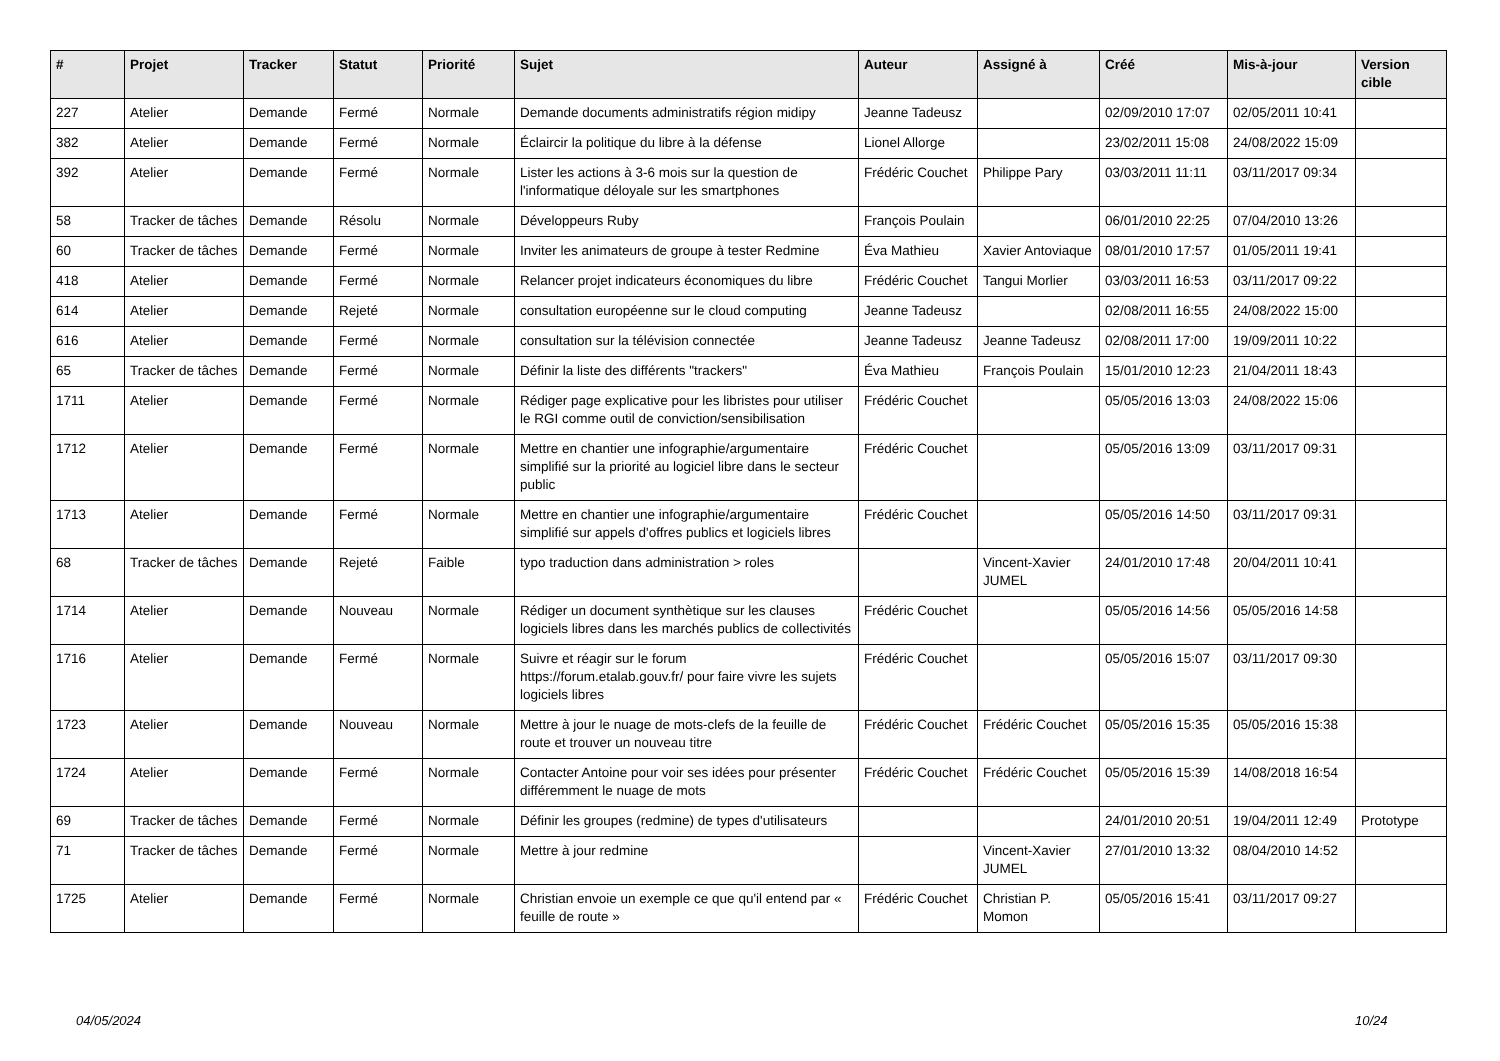| # | Projet | Tracker | Statut | Priorité | Sujet | Auteur | Assigné à | Créé | Mis-à-jour | Version cible |
| --- | --- | --- | --- | --- | --- | --- | --- | --- | --- | --- |
| 227 | Atelier | Demande | Fermé | Normale | Demande documents administratifs région midipy | Jeanne Tadeusz | | 02/09/2010 17:07 | 02/05/2011 10:41 | |
| 382 | Atelier | Demande | Fermé | Normale | Éclaircir la politique du libre à la défense | Lionel Allorge | | 23/02/2011 15:08 | 24/08/2022 15:09 | |
| 392 | Atelier | Demande | Fermé | Normale | Lister les actions à 3-6 mois sur la question de l'informatique déloyale sur les smartphones | Frédéric Couchet | Philippe Pary | 03/03/2011 11:11 | 03/11/2017 09:34 | |
| 58 | Tracker de tâches | Demande | Résolu | Normale | Développeurs Ruby | François Poulain | | 06/01/2010 22:25 | 07/04/2010 13:26 | |
| 60 | Tracker de tâches | Demande | Fermé | Normale | Inviter les animateurs de groupe à tester Redmine | Éva Mathieu | Xavier Antoviaque | 08/01/2010 17:57 | 01/05/2011 19:41 | |
| 418 | Atelier | Demande | Fermé | Normale | Relancer projet indicateurs économiques du libre | Frédéric Couchet | Tangui Morlier | 03/03/2011 16:53 | 03/11/2017 09:22 | |
| 614 | Atelier | Demande | Rejeté | Normale | consultation européenne sur le cloud computing | Jeanne Tadeusz | | 02/08/2011 16:55 | 24/08/2022 15:00 | |
| 616 | Atelier | Demande | Fermé | Normale | consultation sur la télévision connectée | Jeanne Tadeusz | Jeanne Tadeusz | 02/08/2011 17:00 | 19/09/2011 10:22 | |
| 65 | Tracker de tâches | Demande | Fermé | Normale | Définir la liste des différents "trackers" | Éva Mathieu | François Poulain | 15/01/2010 12:23 | 21/04/2011 18:43 | |
| 1711 | Atelier | Demande | Fermé | Normale | Rédiger page explicative pour les libristes pour utiliser le RGI comme outil de conviction/sensibilisation | Frédéric Couchet | | 05/05/2016 13:03 | 24/08/2022 15:06 | |
| 1712 | Atelier | Demande | Fermé | Normale | Mettre en chantier une infographie/argumentaire simplifié sur la priorité au logiciel libre dans le secteur public | Frédéric Couchet | | 05/05/2016 13:09 | 03/11/2017 09:31 | |
| 1713 | Atelier | Demande | Fermé | Normale | Mettre en chantier une infographie/argumentaire simplifié sur appels d'offres publics et logiciels libres | Frédéric Couchet | | 05/05/2016 14:50 | 03/11/2017 09:31 | |
| 68 | Tracker de tâches | Demande | Rejeté | Faible | typo traduction dans administration > roles | | Vincent-Xavier JUMEL | 24/01/2010 17:48 | 20/04/2011 10:41 | |
| 1714 | Atelier | Demande | Nouveau | Normale | Rédiger un document synthètique sur les clauses logiciels libres dans les marchés publics de collectivités | Frédéric Couchet | | 05/05/2016 14:56 | 05/05/2016 14:58 | |
| 1716 | Atelier | Demande | Fermé | Normale | Suivre et réagir sur le forum https://forum.etalab.gouv.fr/ pour faire vivre les sujets logiciels libres | Frédéric Couchet | | 05/05/2016 15:07 | 03/11/2017 09:30 | |
| 1723 | Atelier | Demande | Nouveau | Normale | Mettre à jour le nuage de mots-clefs de la feuille de route et trouver un nouveau titre | Frédéric Couchet | Frédéric Couchet | 05/05/2016 15:35 | 05/05/2016 15:38 | |
| 1724 | Atelier | Demande | Fermé | Normale | Contacter Antoine pour voir ses idées pour présenter différemment le nuage de mots | Frédéric Couchet | Frédéric Couchet | 05/05/2016 15:39 | 14/08/2018 16:54 | |
| 69 | Tracker de tâches | Demande | Fermé | Normale | Définir les groupes (redmine) de types d'utilisateurs | | | 24/01/2010 20:51 | 19/04/2011 12:49 | Prototype |
| 71 | Tracker de tâches | Demande | Fermé | Normale | Mettre à jour redmine | | Vincent-Xavier JUMEL | 27/01/2010 13:32 | 08/04/2010 14:52 | |
| 1725 | Atelier | Demande | Fermé | Normale | Christian envoie un exemple ce que qu'il entend par « feuille de route » | Frédéric Couchet | Christian P. Momon | 05/05/2016 15:41 | 03/11/2017 09:27 | |
04/05/2024 10/24